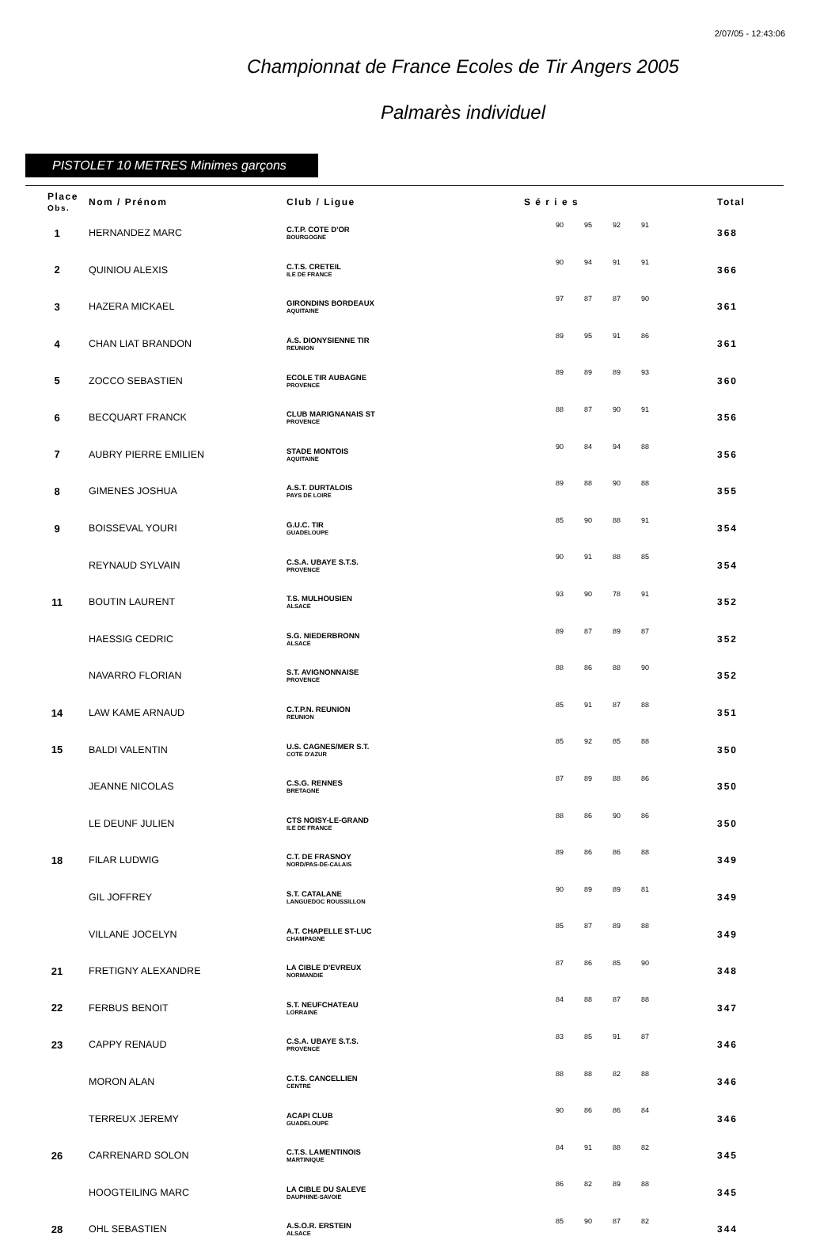2/07/05 - 12:43:06
Championnat de France Ecoles de Tir Angers 2005
Palmarès individuel
PISTOLET 10 METRES Minimes garçons
| Place Obs. | Nom / Prénom | Club / Ligue | S é r i e s | | | | Total |
| --- | --- | --- | --- | --- | --- | --- | --- |
| 1 | HERNANDEZ MARC | C.T.P. COTE D'OR BOURGOGNE | 90 | 95 | 92 | 91 | 368 |
| 2 | QUINIOU ALEXIS | C.T.S. CRETEIL ILE DE FRANCE | 90 | 94 | 91 | 91 | 366 |
| 3 | HAZERA MICKAEL | GIRONDINS BORDEAUX AQUITAINE | 97 | 87 | 87 | 90 | 361 |
| 4 | CHAN LIAT BRANDON | A.S. DIONYSIENNE TIR REUNION | 89 | 95 | 91 | 86 | 361 |
| 5 | ZOCCO SEBASTIEN | ECOLE TIR AUBAGNE PROVENCE | 89 | 89 | 89 | 93 | 360 |
| 6 | BECQUART FRANCK | CLUB MARIGNANAIS ST PROVENCE | 88 | 87 | 90 | 91 | 356 |
| 7 | AUBRY PIERRE EMILIEN | STADE MONTOIS AQUITAINE | 90 | 84 | 94 | 88 | 356 |
| 8 | GIMENES JOSHUA | A.S.T. DURTALOIS PAYS DE LOIRE | 89 | 88 | 90 | 88 | 355 |
| 9 | BOISSEVAL YOURI | G.U.C. TIR GUADELOUPE | 85 | 90 | 88 | 91 | 354 |
| | REYNAUD SYLVAIN | C.S.A. UBAYE S.T.S. PROVENCE | 90 | 91 | 88 | 85 | 354 |
| 11 | BOUTIN LAURENT | T.S. MULHOUSIEN ALSACE | 93 | 90 | 78 | 91 | 352 |
| | HAESSIG CEDRIC | S.G. NIEDERBRONN ALSACE | 89 | 87 | 89 | 87 | 352 |
| | NAVARRO FLORIAN | S.T. AVIGNONNAISE PROVENCE | 88 | 86 | 88 | 90 | 352 |
| 14 | LAW KAME ARNAUD | C.T.P.N. REUNION REUNION | 85 | 91 | 87 | 88 | 351 |
| 15 | BALDI VALENTIN | U.S. CAGNES/MER S.T. COTE D'AZUR | 85 | 92 | 85 | 88 | 350 |
| | JEANNE NICOLAS | C.S.G. RENNES BRETAGNE | 87 | 89 | 88 | 86 | 350 |
| | LE DEUNF JULIEN | CTS NOISY-LE-GRAND ILE DE FRANCE | 88 | 86 | 90 | 86 | 350 |
| 18 | FILAR LUDWIG | C.T. DE FRASNOY NORD/PAS-DE-CALAIS | 89 | 86 | 86 | 88 | 349 |
| | GIL JOFFREY | S.T. CATALANE LANGUEDOC ROUSSILLON | 90 | 89 | 89 | 81 | 349 |
| | VILLANE JOCELYN | A.T. CHAPELLE ST-LUC CHAMPAGNE | 85 | 87 | 89 | 88 | 349 |
| 21 | FRETIGNY ALEXANDRE | LA CIBLE D'EVREUX NORMANDIE | 87 | 86 | 85 | 90 | 348 |
| 22 | FERBUS BENOIT | S.T. NEUFCHATEAU LORRAINE | 84 | 88 | 87 | 88 | 347 |
| 23 | CAPPY RENAUD | C.S.A. UBAYE S.T.S. PROVENCE | 83 | 85 | 91 | 87 | 346 |
| | MORON ALAN | C.T.S. CANCELLIEN CENTRE | 88 | 88 | 82 | 88 | 346 |
| | TERREUX JEREMY | ACAPI CLUB GUADELOUPE | 90 | 86 | 86 | 84 | 346 |
| 26 | CARRENARD SOLON | C.T.S. LAMENTINOIS MARTINIQUE | 84 | 91 | 88 | 82 | 345 |
| | HOOGTEILING MARC | LA CIBLE DU SALEVE DAUPHINE-SAVOIE | 86 | 82 | 89 | 88 | 345 |
| 28 | OHL SEBASTIEN | A.S.O.R. ERSTEIN ALSACE | 85 | 90 | 87 | 82 | 344 |